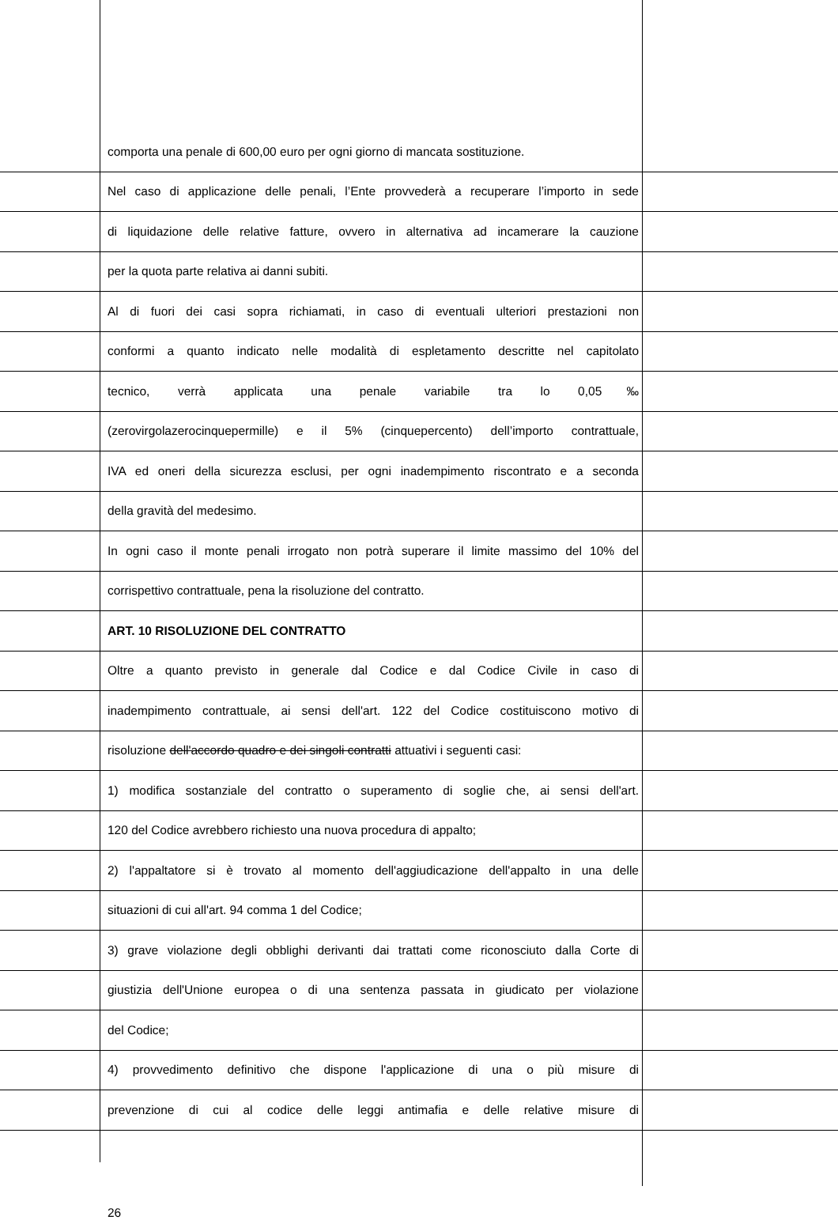comporta una penale di 600,00 euro per ogni giorno di mancata sostituzione.
Nel caso di applicazione delle penali, l’Ente provvederà a recuperare l’importo in sede
di liquidazione delle relative fatture, ovvero in alternativa ad incamerare la cauzione
per la quota parte relativa ai danni subiti.
Al di fuori dei casi sopra richiamati, in caso di eventuali ulteriori prestazioni non
conformi a quanto indicato nelle modalità di espletamento descritte nel capitolato
tecnico, verrà applicata una penale variabile tra lo 0,05‰
(zerovirgolazerocinquepermille) e il 5% (cinquepercento) dell’importo contrattuale,
IVA ed oneri della sicurezza esclusi, per ogni inadempimento riscontrato e a seconda
della gravità del medesimo.
In ogni caso il monte penali irrogato non potrà superare il limite massimo del 10% del
corrispettivo contrattuale, pena la risoluzione del contratto.
ART. 10 RISOLUZIONE DEL CONTRATTO
Oltre a quanto previsto in generale dal Codice e dal Codice Civile in caso di
inadempimento contrattuale, ai sensi dell'art. 122 del Codice costituiscono motivo di
risoluzione dell'accordo quadro e dei singoli contratti attuativi i seguenti casi:
1) modifica sostanziale del contratto o superamento di soglie che, ai sensi dell'art.
120 del Codice avrebbero richiesto una nuova procedura di appalto;
2) l'appaltatore si è trovato al momento dell'aggiudicazione dell'appalto in una delle
situazioni di cui all'art. 94 comma 1 del Codice;
3) grave violazione degli obblighi derivanti dai trattati come riconosciuto dalla Corte di
giustizia dell'Unione europea o di una sentenza passata in giudicato per violazione
del Codice;
4) provvedimento definitivo che dispone l'applicazione di una o più misure di
prevenzione di cui al codice delle leggi antimafia e delle relative misure di
26